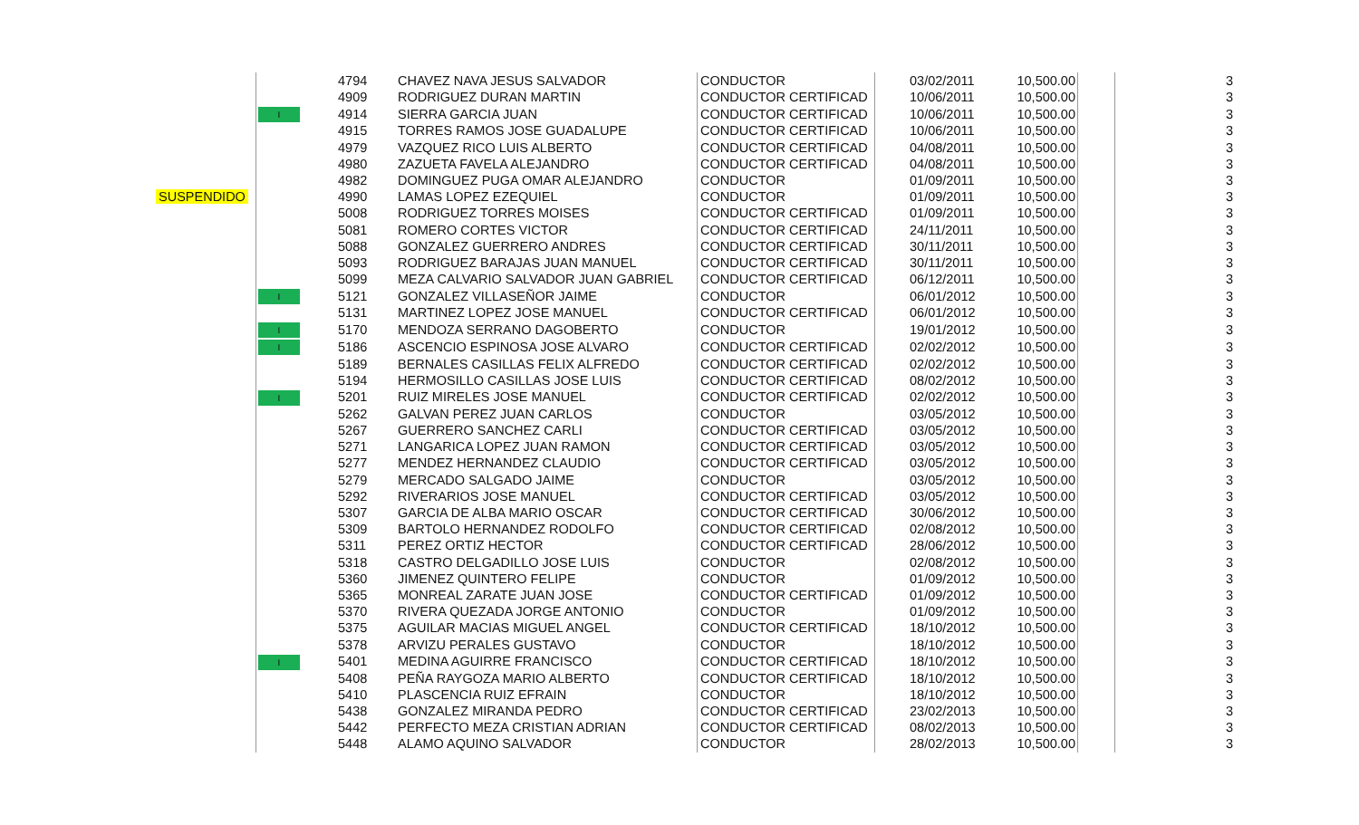| | | 4794 | CHAVEZ NAVA JESUS SALVADOR | CONDUCTOR | 03/02/2011 | 10,500.00 | | 3 |
| | | 4909 | RODRIGUEZ DURAN MARTIN | CONDUCTOR CERTIFICAD | 10/06/2011 | 10,500.00 | | 3 |
| | I | 4914 | SIERRA GARCIA JUAN | CONDUCTOR CERTIFICAD | 10/06/2011 | 10,500.00 | | 3 |
| | | 4915 | TORRES RAMOS JOSE GUADALUPE | CONDUCTOR CERTIFICAD | 10/06/2011 | 10,500.00 | | 3 |
| | | 4979 | VAZQUEZ RICO LUIS ALBERTO | CONDUCTOR CERTIFICAD | 04/08/2011 | 10,500.00 | | 3 |
| | | 4980 | ZAZUETA FAVELA ALEJANDRO | CONDUCTOR CERTIFICAD | 04/08/2011 | 10,500.00 | | 3 |
| | | 4982 | DOMINGUEZ PUGA OMAR ALEJANDRO | CONDUCTOR | 01/09/2011 | 10,500.00 | | 3 |
| SUSPENDIDO | | 4990 | LAMAS LOPEZ EZEQUIEL | CONDUCTOR | 01/09/2011 | 10,500.00 | | 3 |
| | | 5008 | RODRIGUEZ TORRES MOISES | CONDUCTOR CERTIFICAD | 01/09/2011 | 10,500.00 | | 3 |
| | | 5081 | ROMERO CORTES VICTOR | CONDUCTOR CERTIFICAD | 24/11/2011 | 10,500.00 | | 3 |
| | | 5088 | GONZALEZ GUERRERO ANDRES | CONDUCTOR CERTIFICAD | 30/11/2011 | 10,500.00 | | 3 |
| | | 5093 | RODRIGUEZ BARAJAS JUAN MANUEL | CONDUCTOR CERTIFICAD | 30/11/2011 | 10,500.00 | | 3 |
| | | 5099 | MEZA CALVARIO SALVADOR JUAN GABRIEL | CONDUCTOR CERTIFICAD | 06/12/2011 | 10,500.00 | | 3 |
| | I | 5121 | GONZALEZ VILLASEÑOR JAIME | CONDUCTOR | 06/01/2012 | 10,500.00 | | 3 |
| | | 5131 | MARTINEZ LOPEZ JOSE MANUEL | CONDUCTOR CERTIFICAD | 06/01/2012 | 10,500.00 | | 3 |
| | I | 5170 | MENDOZA SERRANO DAGOBERTO | CONDUCTOR | 19/01/2012 | 10,500.00 | | 3 |
| | I | 5186 | ASCENCIO ESPINOSA JOSE ALVARO | CONDUCTOR CERTIFICAD | 02/02/2012 | 10,500.00 | | 3 |
| | | 5189 | BERNALES CASILLAS FELIX ALFREDO | CONDUCTOR CERTIFICAD | 02/02/2012 | 10,500.00 | | 3 |
| | | 5194 | HERMOSILLO CASILLAS JOSE LUIS | CONDUCTOR CERTIFICAD | 08/02/2012 | 10,500.00 | | 3 |
| | I | 5201 | RUIZ MIRELES JOSE MANUEL | CONDUCTOR CERTIFICAD | 02/02/2012 | 10,500.00 | | 3 |
| | | 5262 | GALVAN PEREZ JUAN CARLOS | CONDUCTOR | 03/05/2012 | 10,500.00 | | 3 |
| | | 5267 | GUERRERO SANCHEZ CARLI | CONDUCTOR CERTIFICAD | 03/05/2012 | 10,500.00 | | 3 |
| | | 5271 | LANGARICA LOPEZ JUAN RAMON | CONDUCTOR CERTIFICAD | 03/05/2012 | 10,500.00 | | 3 |
| | | 5277 | MENDEZ HERNANDEZ CLAUDIO | CONDUCTOR CERTIFICAD | 03/05/2012 | 10,500.00 | | 3 |
| | | 5279 | MERCADO SALGADO JAIME | CONDUCTOR | 03/05/2012 | 10,500.00 | | 3 |
| | | 5292 | RIVERARIOS JOSE MANUEL | CONDUCTOR CERTIFICAD | 03/05/2012 | 10,500.00 | | 3 |
| | | 5307 | GARCIA DE ALBA MARIO OSCAR | CONDUCTOR CERTIFICAD | 30/06/2012 | 10,500.00 | | 3 |
| | | 5309 | BARTOLO HERNANDEZ RODOLFO | CONDUCTOR CERTIFICAD | 02/08/2012 | 10,500.00 | | 3 |
| | | 5311 | PEREZ ORTIZ HECTOR | CONDUCTOR CERTIFICAD | 28/06/2012 | 10,500.00 | | 3 |
| | | 5318 | CASTRO DELGADILLO JOSE LUIS | CONDUCTOR | 02/08/2012 | 10,500.00 | | 3 |
| | | 5360 | JIMENEZ QUINTERO FELIPE | CONDUCTOR | 01/09/2012 | 10,500.00 | | 3 |
| | | 5365 | MONREAL ZARATE JUAN JOSE | CONDUCTOR CERTIFICAD | 01/09/2012 | 10,500.00 | | 3 |
| | | 5370 | RIVERA QUEZADA JORGE ANTONIO | CONDUCTOR | 01/09/2012 | 10,500.00 | | 3 |
| | | 5375 | AGUILAR MACIAS MIGUEL ANGEL | CONDUCTOR CERTIFICAD | 18/10/2012 | 10,500.00 | | 3 |
| | | 5378 | ARVIZU PERALES GUSTAVO | CONDUCTOR | 18/10/2012 | 10,500.00 | | 3 |
| | I | 5401 | MEDINA AGUIRRE FRANCISCO | CONDUCTOR CERTIFICAD | 18/10/2012 | 10,500.00 | | 3 |
| | | 5408 | PEÑA RAYGOZA MARIO ALBERTO | CONDUCTOR CERTIFICAD | 18/10/2012 | 10,500.00 | | 3 |
| | | 5410 | PLASCENCIA RUIZ EFRAIN | CONDUCTOR | 18/10/2012 | 10,500.00 | | 3 |
| | | 5438 | GONZALEZ MIRANDA PEDRO | CONDUCTOR CERTIFICAD | 23/02/2013 | 10,500.00 | | 3 |
| | | 5442 | PERFECTO MEZA CRISTIAN ADRIAN | CONDUCTOR CERTIFICAD | 08/02/2013 | 10,500.00 | | 3 |
| | | 5448 | ALAMO AQUINO SALVADOR | CONDUCTOR | 28/02/2013 | 10,500.00 | | 3 |